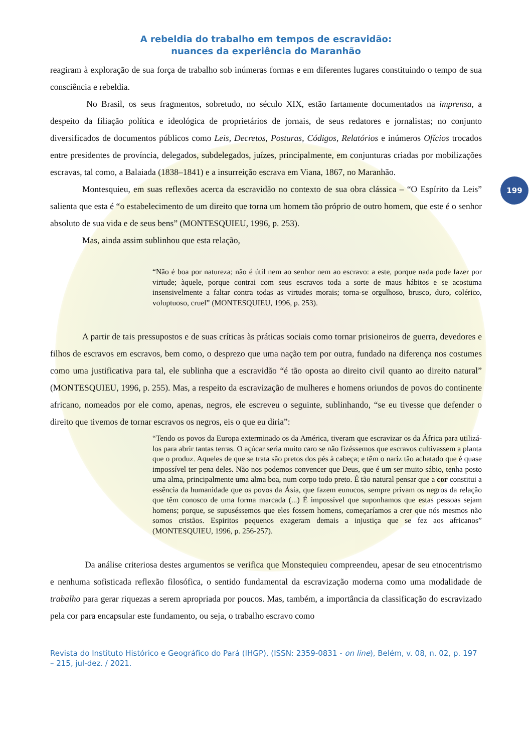199
A rebeldia do trabalho em tempos de escravidão:
nuances da experiência do Maranhão
reagiram à exploração de sua força de trabalho sob inúmeras formas e em diferentes lugares constituindo o tempo de sua consciência e rebeldia.
No Brasil, os seus fragmentos, sobretudo, no século XIX, estão fartamente documentados na imprensa, a despeito da filiação política e ideológica de proprietários de jornais, de seus redatores e jornalistas; no conjunto diversificados de documentos públicos como Leis, Decretos, Posturas, Códigos, Relatórios e inúmeros Ofícios trocados entre presidentes de província, delegados, subdelegados, juízes, principalmente, em conjunturas criadas por mobilizações escravas, tal como, a Balaiada (1838–1841) e a insurreição escrava em Viana, 1867, no Maranhão.
Montesquieu, em suas reflexões acerca da escravidão no contexto de sua obra clássica – “O Espírito da Leis” salienta que esta é “o estabelecimento de um direito que torna um homem tão próprio de outro homem, que este é o senhor absoluto de sua vida e de seus bens” (MONTESQUIEU, 1996, p. 253).
Mas, ainda assim sublinhou que esta relação,
“Não é boa por natureza; não é útil nem ao senhor nem ao escravo: a este, porque nada pode fazer por virtude; àquele, porque contrai com seus escravos toda a sorte de maus hábitos e se acostuma insensivelmente a faltar contra todas as virtudes morais; torna-se orgulhoso, brusco, duro, colérico, voluptuoso, cruel” (MONTESQUIEU, 1996, p. 253).
A partir de tais pressupostos e de suas críticas às práticas sociais como tornar prisioneiros de guerra, devedores e filhos de escravos em escravos, bem como, o desprezo que uma nação tem por outra, fundado na diferença nos costumes como uma justificativa para tal, ele sublinha que a escravidão “é tão oposta ao direito civil quanto ao direito natural” (MONTESQUIEU, 1996, p. 255). Mas, a respeito da escravização de mulheres e homens oriundos de povos do continente africano, nomeados por ele como, apenas, negros, ele escreveu o seguinte, sublinhando, “se eu tivesse que defender o direito que tivemos de tornar escravos os negros, eis o que eu diria”:
“Tendo os povos da Europa exterminado os da América, tiveram que escravizar os da África para utilizá-los para abrir tantas terras. O açúcar seria muito caro se não fizéssemos que escravos cultivassem a planta que o produz. Aqueles de que se trata são pretos dos pés à cabeça; e têm o nariz tão achatado que é quase impossível ter pena deles. Não nos podemos convencer que Deus, que é um ser muito sábio, tenha posto uma alma, principalmente uma alma boa, num corpo todo preto. É tão natural pensar que a cor constitui a essência da humanidade que os povos da Ásia, que fazem eunucos, sempre privam os negros da relação que têm conosco de uma forma marcada (...) É impossível que suponhamos que estas pessoas sejam homens; porque, se supuséssemos que eles fossem homens, começaríamos a crer que nós mesmos não somos cristãos. Espiritos pequenos exageram demais a injustiça que se fez aos africanos” (MONTESQUIEU, 1996, p. 256-257).
Da análise criteriosa destes argumentos se verifica que Monstequieu compreendeu, apesar de seu etnocentrismo e nenhuma sofisticada reflexão filosófica, o sentido fundamental da escravização moderna como uma modalidade de trabalho para gerar riquezas a serem apropriada por poucos. Mas, também, a importância da classificação do escravizado pela cor para encapsular este fundamento, ou seja, o trabalho escravo como
Revista do Instituto Histórico e Geográfico do Pará (IHGP), (ISSN: 2359-0831 - on line), Belém, v. 08, n. 02, p. 197 – 215, jul-dez. / 2021.